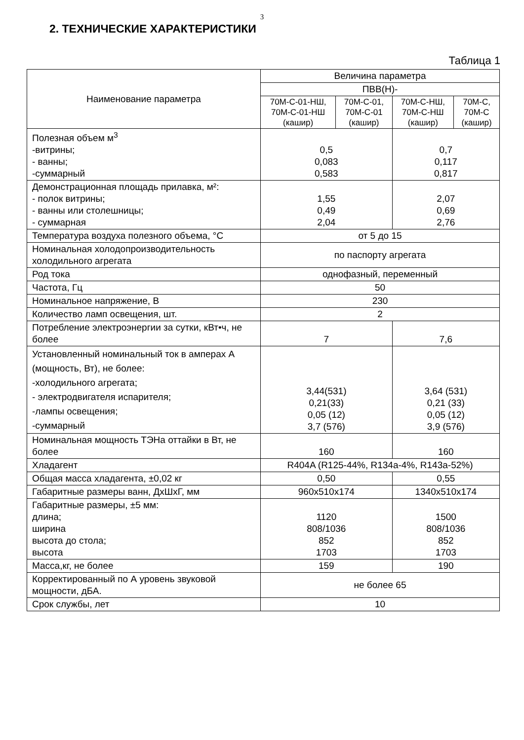3
2. ТЕХНИЧЕСКИЕ ХАРАКТЕРИСТИКИ
Таблица 1
| Наименование параметра | Величина параметра | | | |
| --- | --- | --- | --- | --- |
| | ПВВ(Н)- | | | |
| | 70М-С-01-НШ, 70М-С-01-НШ (кашир) | 70М-С-01, 70М-С-01 (кашир) | 70М-С-НШ, 70М-С-НШ (кашир) | 70М-С, 70М-С (кашир) |
| Полезная объем м<sup>3</sup> -витрины; - ванны; -суммарный | 0,5 0,083 0,583 | | 0,7 0,117 0,817 | |
| Демонстрационная площадь прилавка, м²: - полок витрины; - ванны или столешницы; - суммарная | 1,55 0,49 2,04 | | 2,07 0,69 2,76 | |
| Температура воздуха полезного объема, °С | от 5 до 15 | | | |
| Номинальная холодопроизводительность холодильного агрегата | по паспорту агрегата | | | |
| Род тока | однофазный, переменный | | | |
| Частота, Гц | 50 | | | |
| Номинальное напряжение, В | 230 | | | |
| Количество ламп освещения, шт. | 2 | | | |
| Потребление электроэнергии за сутки, кВт•ч, не более | 7 | | 7,6 | |
| Установленный номинальный ток в амперах А (мощность, Вт), не более: -холодильного агрегата; - электродвигателя испарителя; -лампы освещения; -суммарный | 3,44(531) 0,21(33) 0,05 (12) 3,7 (576) | | 3,64 (531) 0,21 (33) 0,05 (12) 3,9 (576) | |
| Номинальная мощность ТЭНа оттайки в Вт, не более | 160 | | 160 | |
| Хладагент | R404A (R125-44%, R134a-4%, R143a-52%) | | | |
| Общая масса хладагента, ±0,02 кг | 0,50 | | 0,55 | |
| Габаритные размеры ванн, ДхШхГ, мм | 960x510x174 | | 1340x510x174 | |
| Габаритные размеры, ±5 мм: длина; ширина высота до стола; высота | 1120 808/1036 852 1703 | | 1500 808/1036 852 1703 | |
| Масса,кг, не более | 159 | | 190 | |
| Корректированный по А уровень звуковой мощности, дБА. | не более 65 | | | |
| Срок службы, лет | 10 | | | |